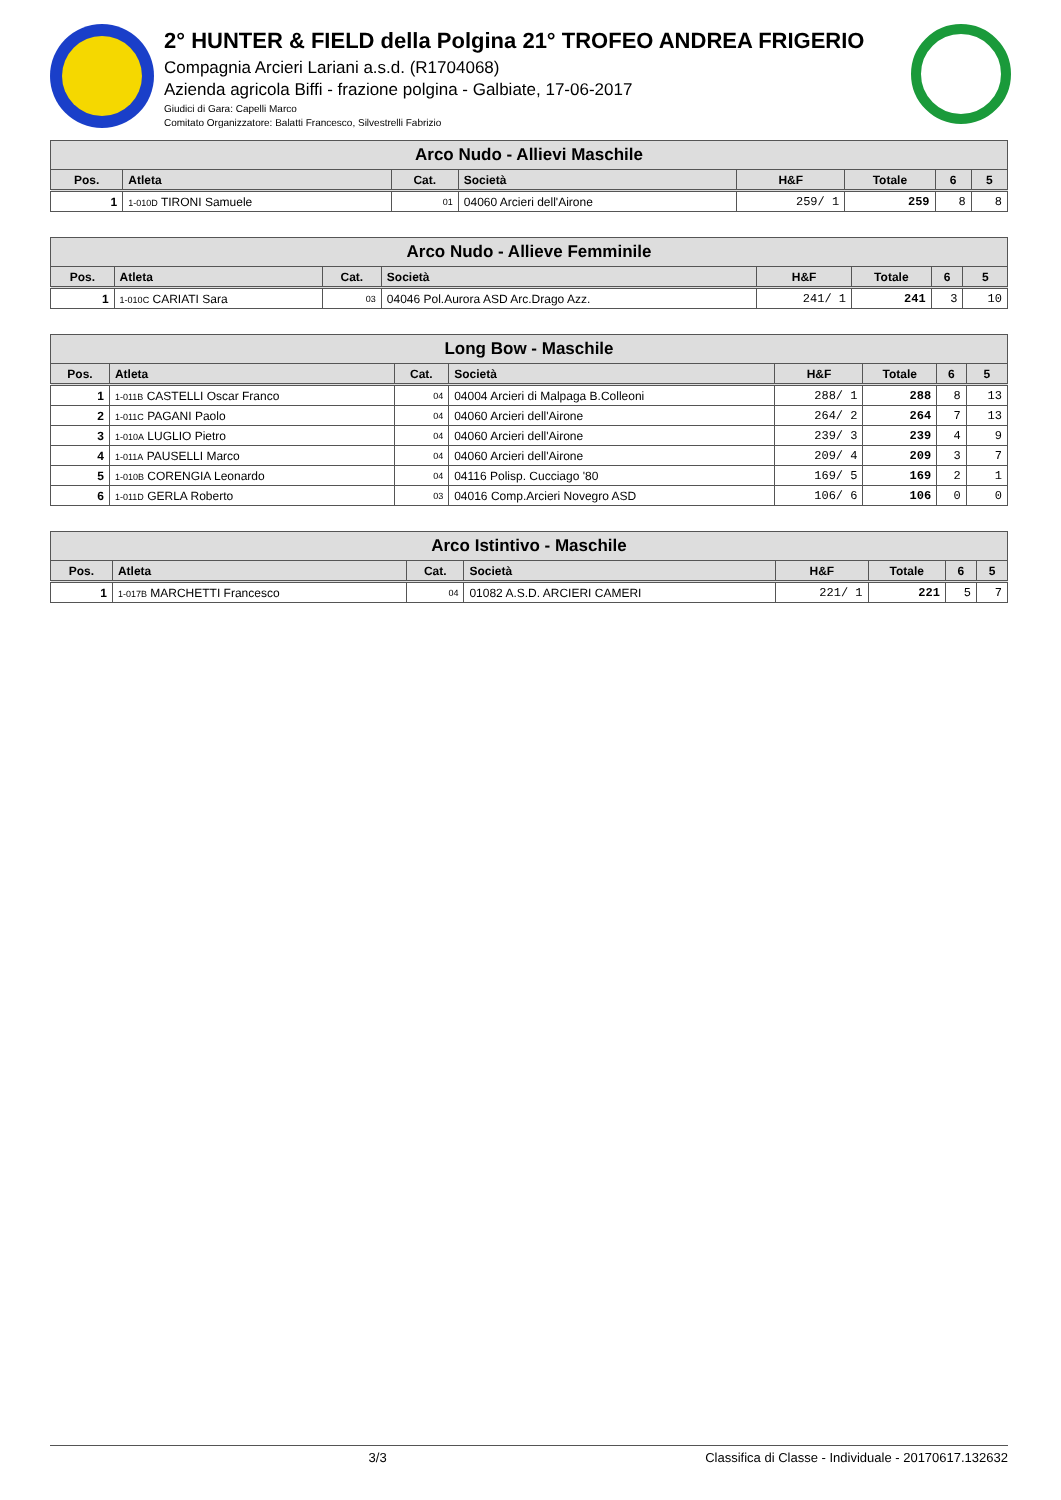2° HUNTER & FIELD della Polgina 21° TROFEO ANDREA FRIGERIO
Compagnia Arcieri Lariani a.s.d. (R1704068)
Azienda agricola Biffi - frazione polgina - Galbiate, 17-06-2017
Giudici di Gara: Capelli Marco
Comitato Organizzatore: Balatti Francesco, Silvestrelli Fabrizio
| Arco Nudo - Allievi Maschile | | | | | | | |
| --- | --- | --- | --- | --- | --- | --- | --- |
| Pos. | Atleta | Cat. | Società | H&F | Totale | 6 | 5 |
| 1 | 1-010D TIRONI Samuele | 01 | 04060 Arcieri dell'Airone | 259/ 1 | 259 | 8 | 8 |
| Arco Nudo - Allieve Femminile | | | | | | | |
| --- | --- | --- | --- | --- | --- | --- | --- |
| Pos. | Atleta | Cat. | Società | H&F | Totale | 6 | 5 |
| 1 | 1-010C CARIATI Sara | 03 | 04046 Pol.Aurora ASD Arc.Drago Azz. | 241/ 1 | 241 | 3 | 10 |
| Long Bow - Maschile | | | | | | | |
| --- | --- | --- | --- | --- | --- | --- | --- |
| Pos. | Atleta | Cat. | Società | H&F | Totale | 6 | 5 |
| 1 | 1-011B CASTELLI Oscar Franco | 04 | 04004 Arcieri di Malpaga B.Colleoni | 288/ 1 | 288 | 8 | 13 |
| 2 | 1-011C PAGANI Paolo | 04 | 04060 Arcieri dell'Airone | 264/ 2 | 264 | 7 | 13 |
| 3 | 1-010A LUGLIO Pietro | 04 | 04060 Arcieri dell'Airone | 239/ 3 | 239 | 4 | 9 |
| 4 | 1-011A PAUSELLI Marco | 04 | 04060 Arcieri dell'Airone | 209/ 4 | 209 | 3 | 7 |
| 5 | 1-010B CORENGIA Leonardo | 04 | 04116 Polisp. Cucciago '80 | 169/ 5 | 169 | 2 | 1 |
| 6 | 1-011D GERLA Roberto | 03 | 04016 Comp.Arcieri Novegro ASD | 106/ 6 | 106 | 0 | 0 |
| Arco Istintivo - Maschile | | | | | | | |
| --- | --- | --- | --- | --- | --- | --- | --- |
| Pos. | Atleta | Cat. | Società | H&F | Totale | 6 | 5 |
| 1 | 1-017B MARCHETTI Francesco | 04 | 01082 A.S.D. ARCIERI CAMERI | 221/ 1 | 221 | 5 | 7 |
3/3 Classifica di Classe - Individuale - 20170617.132632